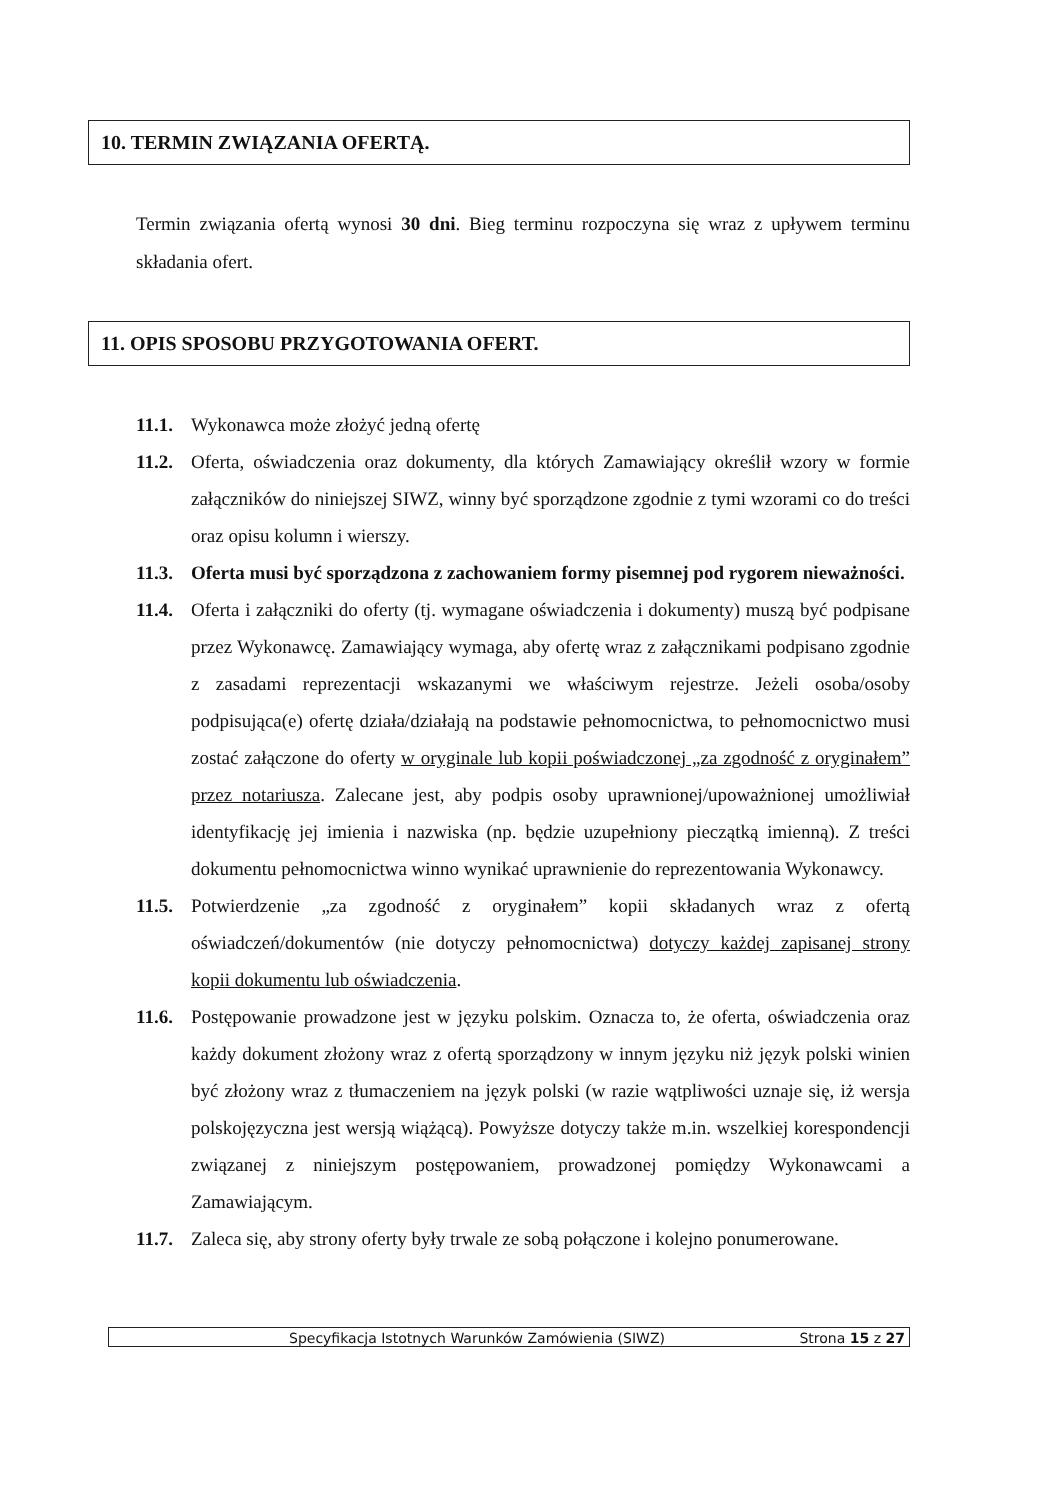10. TERMIN ZWIĄZANIA OFERTĄ.
Termin związania ofertą wynosi 30 dni. Bieg terminu rozpoczyna się wraz z upływem terminu składania ofert.
11. OPIS SPOSOBU PRZYGOTOWANIA OFERT.
11.1. Wykonawca może złożyć jedną ofertę
11.2. Oferta, oświadczenia oraz dokumenty, dla których Zamawiający określił wzory w formie załączników do niniejszej SIWZ, winny być sporządzone zgodnie z tymi wzorami co do treści oraz opisu kolumn i wierszy.
11.3. Oferta musi być sporządzona z zachowaniem formy pisemnej pod rygorem nieważności.
11.4. Oferta i załączniki do oferty (tj. wymagane oświadczenia i dokumenty) muszą być podpisane przez Wykonawcę. Zamawiający wymaga, aby ofertę wraz z załącznikami podpisano zgodnie z zasadami reprezentacji wskazanymi we właściwym rejestrze. Jeżeli osoba/osoby podpisująca(e) ofertę działa/działają na podstawie pełnomocnictwa, to pełnomocnictwo musi zostać załączone do oferty w oryginale lub kopii poświadczonej „za zgodność z oryginałem” przez notariusza. Zalecane jest, aby podpis osoby uprawnionej/upoważnionej umożliwiał identyfikację jej imienia i nazwiska (np. będzie uzupełniony pieczątką imienną). Z treści dokumentu pełnomocnictwa winno wynikać uprawnienie do reprezentowania Wykonawcy.
11.5. Potwierdzenie „za zgodność z oryginałem” kopii składanych wraz z ofertą oświadczeń/dokumentów (nie dotyczy pełnomocnictwa) dotyczy każdej zapisanej strony kopii dokumentu lub oświadczenia.
11.6. Postępowanie prowadzone jest w języku polskim. Oznacza to, że oferta, oświadczenia oraz każdy dokument złożony wraz z ofertą sporządzony w innym języku niż język polski winien być złożony wraz z tłumaczeniem na język polski (w razie wątpliwości uznaje się, iż wersja polskojęzyczna jest wersją wiążącą). Powyższe dotyczy także m.in. wszelkiej korespondencji związanej z niniejszym postępowaniem, prowadzonej pomiędzy Wykonawcami a Zamawiającym.
11.7. Zaleca się, aby strony oferty były trwale ze sobą połączone i kolejno ponumerowane.
Specyfikacja Istotnych Warunków Zamówienia (SIWZ) Strona 15 z 27